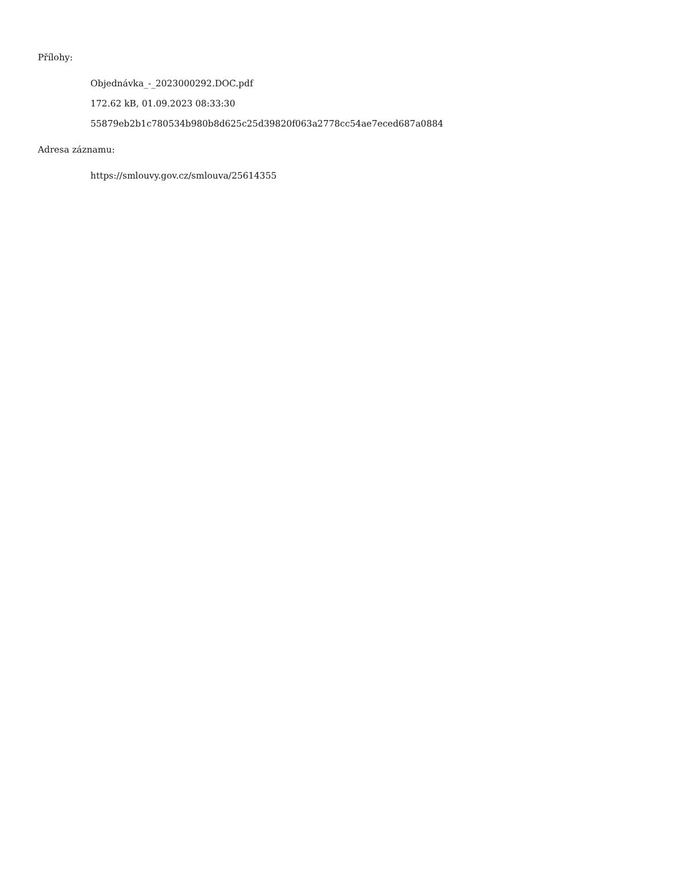Přílohy:
Objednávka_-_2023000292.DOC.pdf
172.62 kB, 01.09.2023 08:33:30
55879eb2b1c780534b980b8d625c25d39820f063a2778cc54ae7eced687a0884
Adresa záznamu:
https://smlouvy.gov.cz/smlouva/25614355